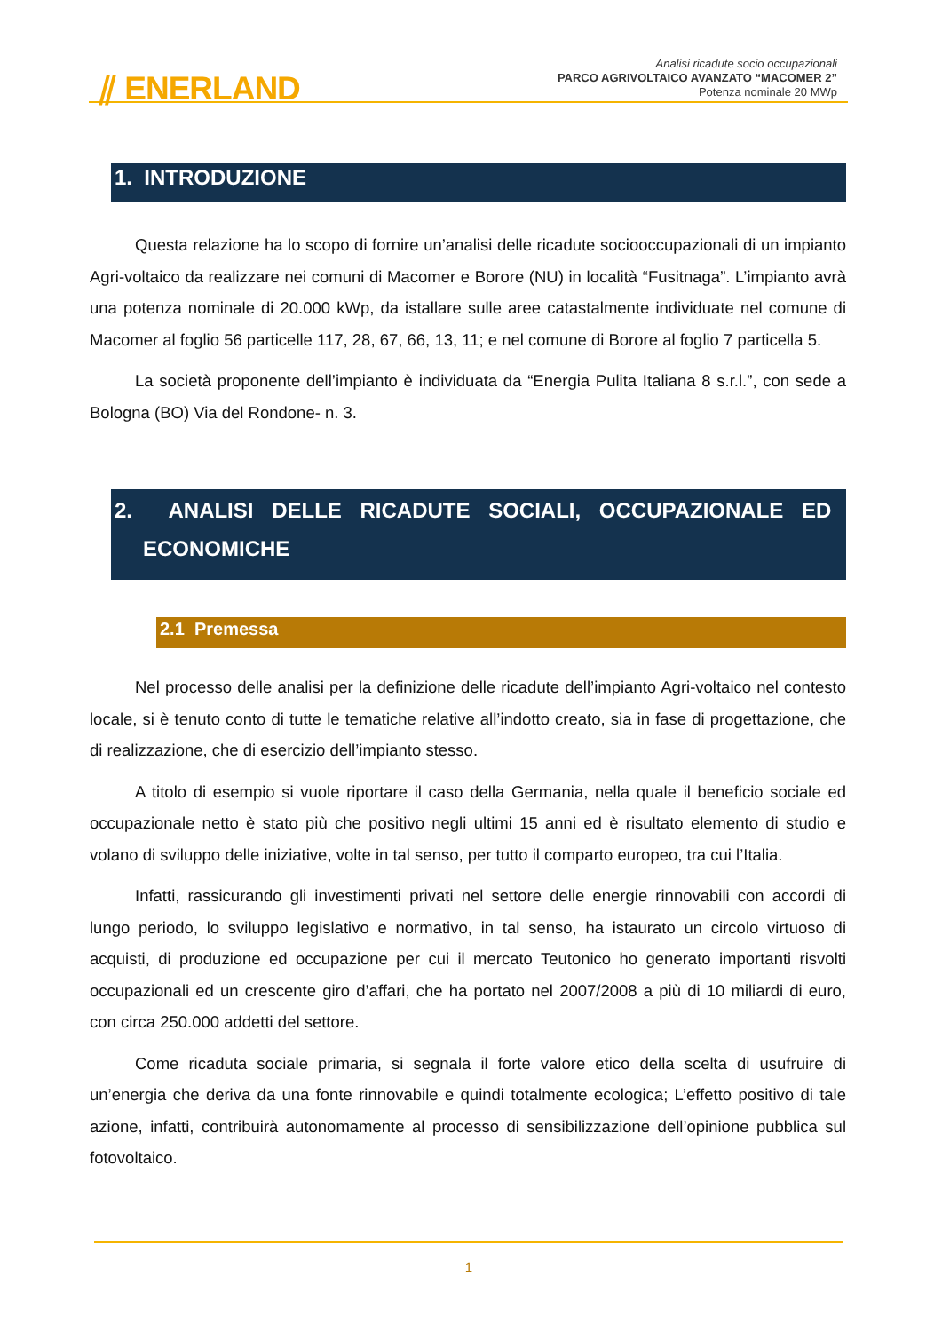⫽ ENERLAND
Analisi ricadute socio occupazionali
PARCO AGRIVOLTAICO AVANZATO “MACOMER 2”
Potenza nominale 20 MWp
1. INTRODUZIONE
Questa relazione ha lo scopo di fornire un’analisi delle ricadute sociooccupazionali di un impianto Agri-voltaico da realizzare nei comuni di Macomer e Borore (NU) in località “Fusitnaga”. L’impianto avrà una potenza nominale di 20.000 kWp, da istallare sulle aree catastalmente individuate nel comune di Macomer al foglio 56 particelle 117, 28, 67, 66, 13, 11; e nel comune di Borore al foglio 7 particella 5.
La società proponente dell’impianto è individuata da “Energia Pulita Italiana 8 s.r.l.”, con sede a Bologna (BO) Via del Rondone- n. 3.
2. ANALISI DELLE RICADUTE SOCIALI, OCCUPAZIONALE ED
ECONOMICHE
2.1 Premessa
Nel processo delle analisi per la definizione delle ricadute dell’impianto Agri-voltaico nel contesto locale, si è tenuto conto di tutte le tematiche relative all’indotto creato, sia in fase di progettazione, che di realizzazione, che di esercizio dell’impianto stesso.
A titolo di esempio si vuole riportare il caso della Germania, nella quale il beneficio sociale ed occupazionale netto è stato più che positivo negli ultimi 15 anni ed è risultato elemento di studio e volano di sviluppo delle iniziative, volte in tal senso, per tutto il comparto europeo, tra cui l’Italia.
Infatti, rassicurando gli investimenti privati nel settore delle energie rinnovabili con accordi di lungo periodo, lo sviluppo legislativo e normativo, in tal senso, ha istaurato un circolo virtuoso di acquisti, di produzione ed occupazione per cui il mercato Teutonico ho generato importanti risvolti occupazionali ed un crescente giro d’affari, che ha portato nel 2007/2008 a più di 10 miliardi di euro, con circa 250.000 addetti del settore.
Come ricaduta sociale primaria, si segnala il forte valore etico della scelta di usufruire di un’energia che deriva da una fonte rinnovabile e quindi totalmente ecologica; L’effetto positivo di tale azione, infatti, contribuirà autonomamente al processo di sensibilizzazione dell’opinione pubblica sul fotovoltaico.
1